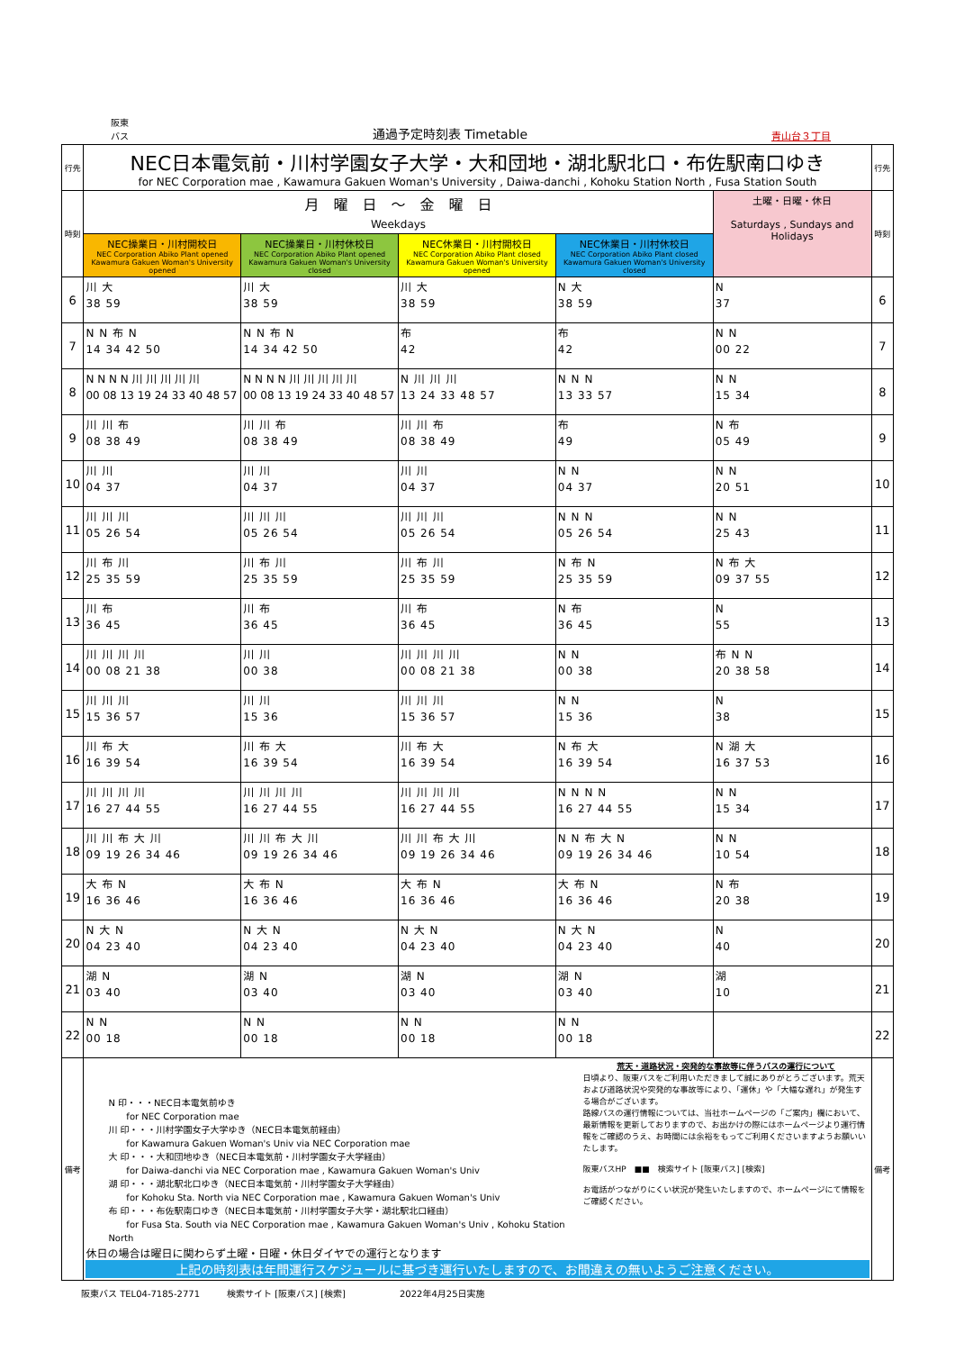阪東
バス 通過予定時刻表 Timetable 青山台３丁目
| 行先 | NEC日本電気前・川村学園女子大学・大和団地・湖北駅北口・布佐駅南口ゆき for NEC Corporation mae , Kawamura Gakuen Woman's University , Daiwa-danchi , Kohoku Station North , Fusa Station South | | | | | 行先 |
| 時刻 | 月 曜 日 〜 金 曜 日 Weekdays | | | | 土曜・日曜・休日 Saturdays , Sundays and Holidays | 時刻 |
| | NEC操業日・川村開校日 NEC Corporation Abiko Plant opened Kawamura Gakuen Woman's University opened | NEC操業日・川村休校日 NEC Corporation Abiko Plant opened Kawamura Gakuen Woman's University closed | NEC休業日・川村開校日 NEC Corporation Abiko Plant closed Kawamura Gakuen Woman's University opened | NEC休業日・川村休校日 NEC Corporation Abiko Plant closed Kawamura Gakuen Woman's University closed | | |
| 6 | 川 大 38 59 | 川 大 38 59 | 川 大 38 59 | N 大 38 59 | N 37 | 6 |
| 7 | N N 布 N 14 34 42 50 | N N 布 N 14 34 42 50 | 布 42 | 布 42 | N N 00 22 | 7 |
| 8 | N N N N 川 川 川 川 川 00 08 13 19 24 33 40 48 57 | N N N N 川 川 川 川 川 00 08 13 19 24 33 40 48 57 | N 川 川 川 13 24 33 48 57 | N N N 13 33 57 | N N 15 34 | 8 |
| 9 | 川 川 布 08 38 49 | 川 川 布 08 38 49 | 川 川 布 08 38 49 | 布 49 | N 布 05 49 | 9 |
| 10 | 川 川 04 37 | 川 川 04 37 | 川 川 04 37 | N N 04 37 | N N 20 51 | 10 |
| 11 | 川 川 川 05 26 54 | 川 川 川 05 26 54 | 川 川 川 05 26 54 | N N N 05 26 54 | N N 25 43 | 11 |
| 12 | 川 布 川 25 35 59 | 川 布 川 25 35 59 | 川 布 川 25 35 59 | N 布 N 25 35 59 | N 布 大 09 37 55 | 12 |
| 13 | 川 布 36 45 | 川 布 36 45 | 川 布 36 45 | N 布 36 45 | N 55 | 13 |
| 14 | 川 川 川 川 00 08 21 38 | 川 川 00 38 | 川 川 川 川 00 08 21 38 | N N 00 38 | 布 N N 20 38 58 | 14 |
| 15 | 川 川 川 15 36 57 | 川 川 15 36 | 川 川 川 15 36 57 | N N 15 36 | N 38 | 15 |
| 16 | 川 布 大 16 39 54 | 川 布 大 16 39 54 | 川 布 大 16 39 54 | N 布 大 16 39 54 | N 湖 大 16 37 53 | 16 |
| 17 | 川 川 川 川 16 27 44 55 | 川 川 川 川 16 27 44 55 | 川 川 川 川 16 27 44 55 | N N N N 16 27 44 55 | N N 15 34 | 17 |
| 18 | 川 川 布 大 川 09 19 26 34 46 | 川 川 布 大 川 09 19 26 34 46 | 川 川 布 大 川 09 19 26 34 46 | N N 布 大 N 09 19 26 34 46 | N N 10 54 | 18 |
| 19 | 大 布 N 16 36 46 | 大 布 N 16 36 46 | 大 布 N 16 36 46 | 大 布 N 16 36 46 | N 布 20 38 | 19 |
| 20 | N 大 N 04 23 40 | N 大 N 04 23 40 | N 大 N 04 23 40 | N 大 N 04 23 40 | N 40 | 20 |
| 21 | 湖 N 03 40 | 湖 N 03 40 | 湖 N 03 40 | 湖 N 03 40 | 湖 10 | 21 |
| 22 | N N 00 18 | N N 00 18 | N N 00 18 | N N 00 18 | | 22 |
| 備考 | N 印・・・NEC日本電気前ゆき for NEC Corporation mae 川 印・・・川村学園女子大学ゆき（NEC日本電気前経由） for Kawamura Gakuen Woman's Univ via NEC Corporation mae 大 印・・・大和団地ゆき（NEC日本電気前・川村学園女子大学経由） for Daiwa-danchi via NEC Corporation mae , Kawamura Gakuen Woman's Univ 湖 印・・・湖北駅北口ゆき（NEC日本電気前・川村学園女子大学経由） for Kohoku Sta. North via NEC Corporation mae , Kawamura Gakuen Woman's Univ 布 印・・・布佐駅南口ゆき（NEC日本電気前・川村学園女子大学・湖北駅北口経由） for Fusa Sta. South via NEC Corporation mae , Kawamura Gakuen Woman's Univ , Kohoku Station North 荒天・道路状況・突発的な事故等に伴うバスの運行について 日頃より、阪東バスをご利用いただきまして誠にありがとうございます。荒天および道路状況や突発的な事故等により、「運休」や「大幅な遅れ」が発生する場合がございます。 路線バスの運行情報については、当社ホームページの「ご案内」欄において、最新情報を更新しておりますので、お出かけの際にはホームページより運行情報をご確認のうえ、お時間には余裕をもってご利用くださいますようお願いいたします。 阪東バスHP ■■ 検索サイト [阪東バス] [検索] お電話がつながりにくい状況が発生いたしますので、ホームページにて情報をご確認ください。 休日の場合は曜日に関わらず土曜・日曜・休日ダイヤでの運行となります 上記の時刻表は年間運行スケジュールに基づき運行いたしますので、お間違えの無いようご注意ください。 | | | | | 備考 |
阪東バス TEL04-7185-2771　　　検索サイト [阪東バス] [検索]　　　　　　2022年4月25日実施